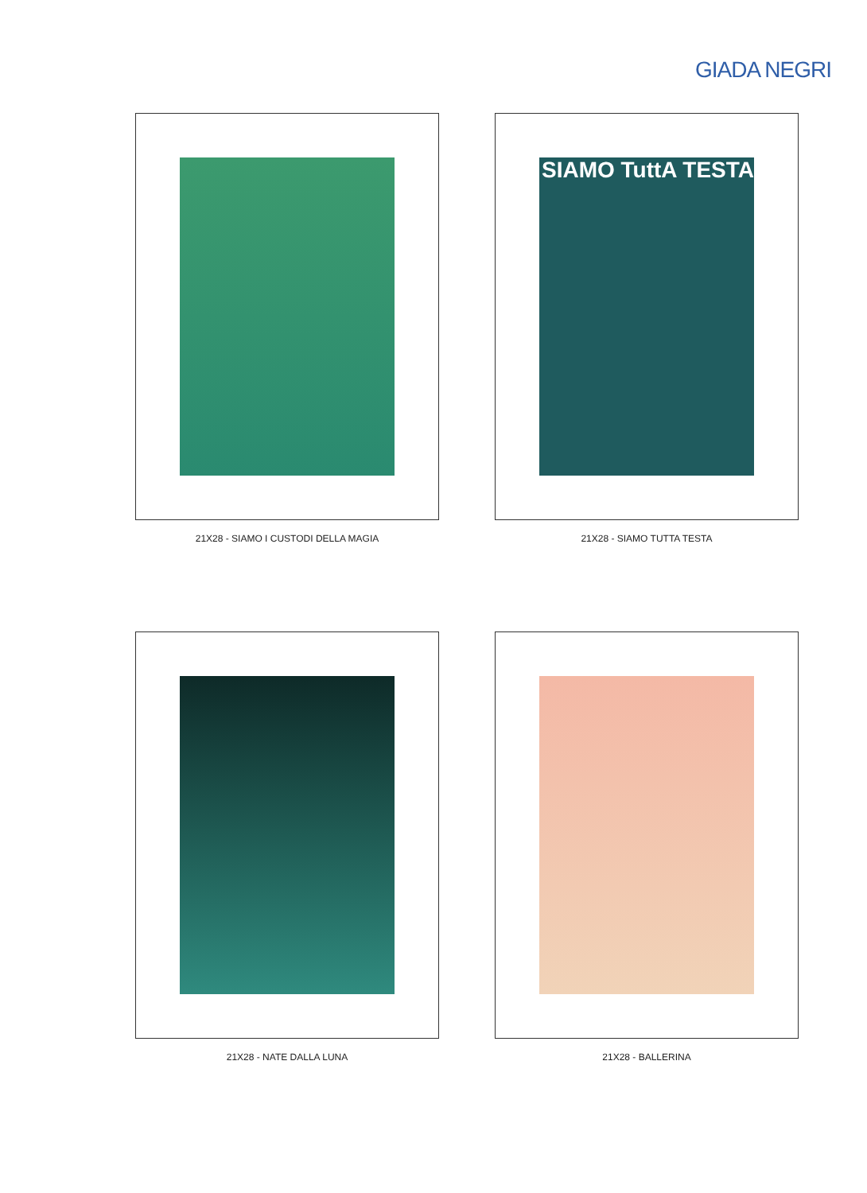GIADA NEGRI
21X28 - SIAMO I CUSTODI DELLA MAGIA
SIAMO TuttA TESTA
21X28 - SIAMO TUTTA TESTA
21X28 - NATE DALLA LUNA
21X28 - BALLERINA